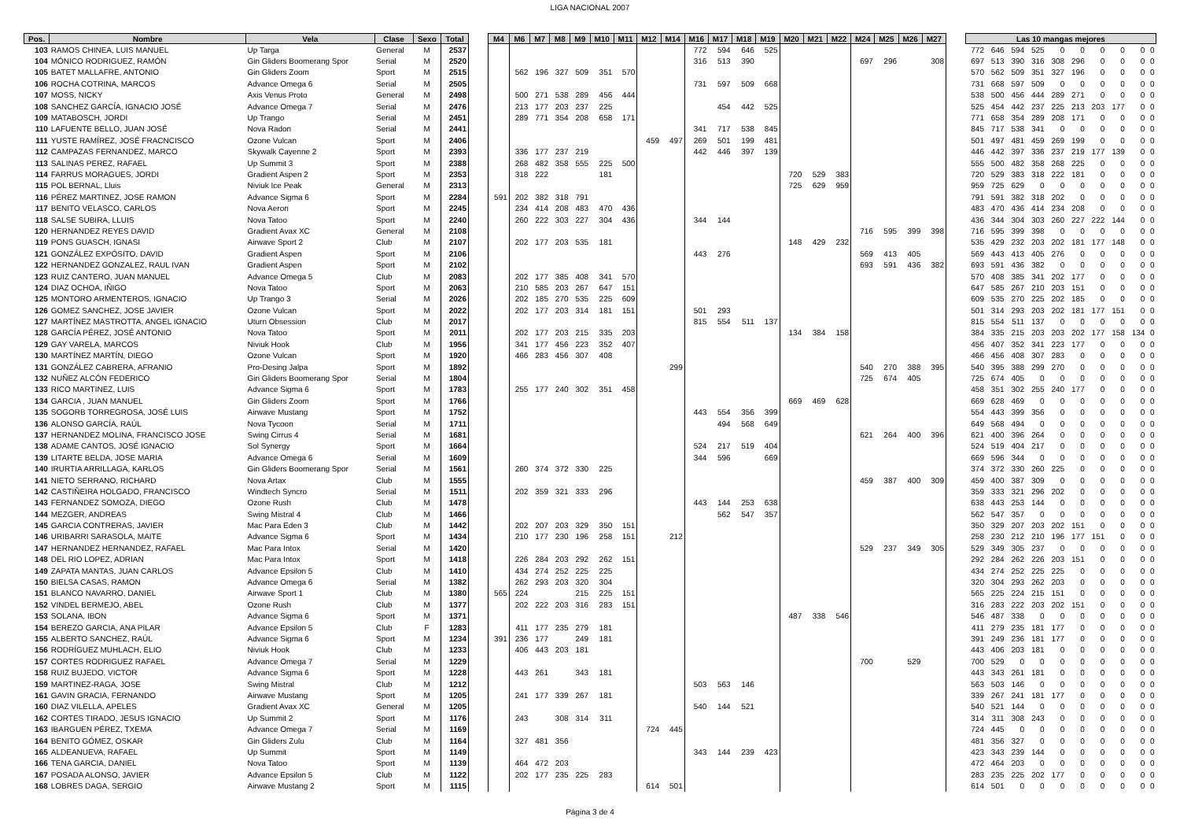LIGA NACIONAL 2007
| Pos. | Nombre | Vela | Clase | Sexo | Total | | M4 | M6 | M7 | M8 | M9 | M10 | M11 | M12 | M14 | M16 | M17 | M18 | M19 | M20 | M21 | M22 | M24 | M25 | M26 | M27 | | Las 10 mangas mejores | | | | | | | | | |
| --- | --- | --- | --- | --- | --- | --- | --- | --- | --- | --- | --- | --- | --- | --- | --- | --- | --- | --- | --- | --- | --- | --- | --- | --- | --- | --- | --- | --- | --- | --- | --- | --- | --- | --- | --- | --- | --- |
| 103 | RAMOS CHINEA, LUIS MANUEL | Up Targa | General | M | 2537 | | | | | | | | | | | 772 | 594 | 646 | 525 | | | | | | | | | 772 | 646 | 594 | 525 | 0 | 0 | 0 | 0 | 0 | 0 |
| 104 | MÓNICO RODRIGUEZ, RAMÓN | Gin Gliders Boomerang Spor | Serial | M | 2520 | | | | | | | | | | | 316 | 513 | 390 | | | | | 697 | 296 | | 308 | | 697 | 513 | 390 | 316 | 308 | 296 | 0 | 0 | 0 | 0 |
| 105 | BATET MALLAFRE, ANTONIO | Gin Gliders Zoom | Sport | M | 2515 | | | 562 | 196 | 327 | 509 | 351 | 570 | | | | | | | | | | | | | | | 570 | 562 | 509 | 351 | 327 | 196 | 0 | 0 | 0 | 0 |
| 106 | ROCHA COTRINA, MARCOS | Advance Omega 6 | Serial | M | 2505 | | | | | | | | | | | 731 | 597 | 509 | 668 | | | | | | | | | 731 | 668 | 597 | 509 | 0 | 0 | 0 | 0 | 0 | 0 |
| 107 | MOSS, NICKY | Axis Venus Proto | General | M | 2498 | | | 500 | 271 | 538 | 289 | 456 | 444 | | | | | | | | | | | | | | | 538 | 500 | 456 | 444 | 289 | 271 | 0 | 0 | 0 | 0 |
| 108 | SANCHEZ GARCÍA, IGNACIO JOSÉ | Advance Omega 7 | Serial | M | 2476 | | | 213 | 177 | 203 | 237 | 225 | | | | | 454 | 442 | 525 | | | | | | | | | 525 | 454 | 442 | 237 | 225 | 213 | 203 | 177 | 0 | 0 |
| 109 | MATABOSCH, JORDI | Up Trango | Serial | M | 2451 | | | 289 | 771 | 354 | 208 | 658 | 171 | | | | | | | | | | | | | | | 771 | 658 | 354 | 289 | 208 | 171 | 0 | 0 | 0 | 0 |
| 110 | LAFUENTE BELLO, JUAN JOSÉ | Nova Radon | Serial | M | 2441 | | | | | | | | | | | 341 | 717 | 538 | 845 | | | | | | | | | 845 | 717 | 538 | 341 | 0 | 0 | 0 | 0 | 0 | 0 |
| 111 | YUSTE RAMÍREZ, JOSÉ FRACNCISCO | Ozone Vulcan | Sport | M | 2406 | | | | | | | | | 459 | 497 | 269 | 501 | 199 | 481 | | | | | | | | | 501 | 497 | 481 | 459 | 269 | 199 | 0 | 0 | 0 | 0 |
| 112 | CAMPAZAS FERNANDEZ, MARCO | Skywalk Cayenne 2 | Sport | M | 2393 | | | 336 | 177 | 237 | 219 | | | | | 442 | 446 | 397 | 139 | | | | | | | | | 446 | 442 | 397 | 336 | 237 | 219 | 177 | 139 | 0 | 0 |
| 113 | SALINAS PEREZ, RAFAEL | Up Summit 3 | Sport | M | 2388 | | | 268 | 482 | 358 | 555 | 225 | 500 | | | | | | | | | | | | | | | 555 | 500 | 482 | 358 | 268 | 225 | 0 | 0 | 0 | 0 |
| 114 | FARRUS MORAGUES, JORDI | Gradient Aspen 2 | Sport | M | 2353 | | | 318 | 222 | | | 181 | | | | | | | | 720 | 529 | 383 | | | | | | 720 | 529 | 383 | 318 | 222 | 181 | 0 | 0 | 0 | 0 |
| 115 | POL BERNAL, Lluis | Niviuk Ice Peak | General | M | 2313 | | | | | | | | | | | | | | | 725 | 629 | 959 | | | | | | 959 | 725 | 629 | 0 | 0 | 0 | 0 | 0 | 0 | 0 |
| 116 | PÉREZ MARTINEZ, JOSE RAMON | Advance Sigma 6 | Sport | M | 2284 | | 591 | 202 | 382 | 318 | 791 | | | | | | | | | | | | | | | | | 791 | 591 | 382 | 318 | 202 | 0 | 0 | 0 | 0 | 0 |
| 117 | BENITO VELASCO, CARLOS | Nova Aeron | Sport | M | 2245 | | | 234 | 414 | 208 | 483 | 470 | 436 | | | | | | | | | | | | | | | 483 | 470 | 436 | 414 | 234 | 208 | 0 | 0 | 0 | 0 |
| 118 | SALSE SUBIRA, LLUIS | Nova Tatoo | Sport | M | 2240 | | | 260 | 222 | 303 | 227 | 304 | 436 | | | 344 | 144 | | | | | | | | | | | 436 | 344 | 304 | 303 | 260 | 227 | 222 | 144 | 0 | 0 |
| 120 | HERNANDEZ REYES DAVID | Gradient Avax XC | General | M | 2108 | | | | | | | | | | | | | | | | | | 716 | 595 | 399 | 398 | | 716 | 595 | 399 | 398 | 0 | 0 | 0 | 0 | 0 | 0 |
| 119 | PONS GUASCH, IGNASI | Airwave Sport 2 | Club | M | 2107 | | | 202 | 177 | 203 | 535 | 181 | | | | | | | | 148 | 429 | 232 | | | | | | 535 | 429 | 232 | 203 | 202 | 181 | 177 | 148 | 0 | 0 |
| 121 | GONZÁLEZ EXPÓSITO, DAVID | Gradient Aspen | Sport | M | 2106 | | | | | | | | | | | 443 | 276 | | | | | | 569 | 413 | 405 | | | 569 | 443 | 413 | 405 | 276 | 0 | 0 | 0 | 0 | 0 |
| 122 | HERNANDEZ GONZALEZ, RAUL IVAN | Gradient Aspen | Sport | M | 2102 | | | | | | | | | | | | | | | | | | 693 | 591 | 436 | 382 | | 693 | 591 | 436 | 382 | 0 | 0 | 0 | 0 | 0 | 0 |
| 123 | RUIZ CANTERO, JUAN MANUEL | Advance Omega 5 | Club | M | 2083 | | | 202 | 177 | 385 | 408 | 341 | 570 | | | | | | | | | | | | | | | 570 | 408 | 385 | 341 | 202 | 177 | 0 | 0 | 0 | 0 |
| 124 | DIAZ OCHOA, IÑIGO | Nova Tatoo | Sport | M | 2063 | | | 210 | 585 | 203 | 267 | 647 | 151 | | | | | | | | | | | | | | | 647 | 585 | 267 | 210 | 203 | 151 | 0 | 0 | 0 | 0 |
| 125 | MONTORO ARMENTEROS, IGNACIO | Up Trango 3 | Serial | M | 2026 | | | 202 | 185 | 270 | 535 | 225 | 609 | | | | | | | | | | | | | | | 609 | 535 | 270 | 225 | 202 | 185 | 0 | 0 | 0 | 0 |
| 126 | GOMEZ SANCHEZ, JOSE JAVIER | Ozone Vulcan | Sport | M | 2022 | | | 202 | 177 | 203 | 314 | 181 | 151 | | | 501 | 293 | | | | | | | | | | | 501 | 314 | 293 | 203 | 202 | 181 | 177 | 151 | 0 | 0 |
| 127 | MARTÍNEZ MASTROTTA, ANGEL IGNACIO | Uturn Obsession | Club | M | 2017 | | | | | | | | | | | 815 | 554 | 511 | 137 | | | | | | | | | 815 | 554 | 511 | 137 | 0 | 0 | 0 | 0 | 0 | 0 |
| 128 | GARCÍA PÉREZ, JOSÉ ANTONIO | Nova Tatoo | Sport | M | 2011 | | | 202 | 177 | 203 | 215 | 335 | 203 | | | | | | | 134 | 384 | 158 | | | | | | 384 | 335 | 215 | 203 | 203 | 202 | 177 | 158 | 134 | 0 |
| 129 | GAY VARELA, MARCOS | Niviuk Hook | Club | M | 1956 | | | 341 | 177 | 456 | 223 | 352 | 407 | | | | | | | | | | | | | | | 456 | 407 | 352 | 341 | 223 | 177 | 0 | 0 | 0 | 0 |
| 130 | MARTÍNEZ MARTÍN, DIEGO | Ozone Vulcan | Sport | M | 1920 | | | 466 | 283 | 456 | 307 | 408 | | | | | | | | | | | | | | | | 466 | 456 | 408 | 307 | 283 | 0 | 0 | 0 | 0 | 0 |
| 131 | GONZÁLEZ CABRERA, AFRANIO | Pro-Desing Jalpa | Sport | M | 1892 | | | | | | | | | | 299 | | | | | | | | 540 | 270 | 388 | 395 | | 540 | 395 | 388 | 299 | 270 | 0 | 0 | 0 | 0 | 0 |
| 132 | NUÑEZ ALCÓN FEDERICO | Gin Gliders Boomerang Spor | Serial | M | 1804 | | | | | | | | | | | | | | | | | | 725 | 674 | 405 | | | 725 | 674 | 405 | 0 | 0 | 0 | 0 | 0 | 0 | 0 |
| 133 | RICO MARTINEZ, LUIS | Advance Sigma 6 | Sport | M | 1783 | | | 255 | 177 | 240 | 302 | 351 | 458 | | | | | | | | | | | | | | | 458 | 351 | 302 | 255 | 240 | 177 | 0 | 0 | 0 | 0 |
| 134 | GARCIA , JUAN MANUEL | Gin Gliders Zoom | Sport | M | 1766 | | | | | | | | | | | | | | | 669 | 469 | 628 | | | | | | 669 | 628 | 469 | 0 | 0 | 0 | 0 | 0 | 0 | 0 |
| 135 | SOGORB TORREGROSA, JOSÉ LUIS | Airwave Mustang | Sport | M | 1752 | | | | | | | | | | | 443 | 554 | 356 | 399 | | | | | | | | | 554 | 443 | 399 | 356 | 0 | 0 | 0 | 0 | 0 | 0 |
| 136 | ALONSO GARCÍA, RAÚL | Nova Tycoon | Serial | M | 1711 | | | | | | | | | | | | 494 | 568 | 649 | | | | | | | | | 649 | 568 | 494 | 0 | 0 | 0 | 0 | 0 | 0 | 0 |
| 137 | HERNANDEZ MOLINA, FRANCISCO JOSE | Swing Cirrus 4 | Serial | M | 1681 | | | | | | | | | | | | | | | | | | 621 | 264 | 400 | 396 | | 621 | 400 | 396 | 264 | 0 | 0 | 0 | 0 | 0 | 0 |
| 138 | ADAME CANTOS, JOSÉ IGNACIO | Sol Synergy | Sport | M | 1664 | | | | | | | | | | | 524 | 217 | 519 | 404 | | | | | | | | | 524 | 519 | 404 | 217 | 0 | 0 | 0 | 0 | 0 | 0 |
| 139 | LITARTE BELDA, JOSE MARIA | Advance Omega 6 | Serial | M | 1609 | | | | | | | | | | | 344 | 596 | | 669 | | | | | | | | | 669 | 596 | 344 | 0 | 0 | 0 | 0 | 0 | 0 | 0 |
| 140 | IRURTIA ARRILLAGA, KARLOS | Gin Gliders Boomerang Spor | Serial | M | 1561 | | | 260 | 374 | 372 | 330 | 225 | | | | | | | | | | | | | | | | 374 | 372 | 330 | 260 | 225 | 0 | 0 | 0 | 0 | 0 |
| 141 | NIETO SERRANO, RICHARD | Nova Artax | Club | M | 1555 | | | | | | | | | | | | | | | | | | 459 | 387 | 400 | 309 | | 459 | 400 | 387 | 309 | 0 | 0 | 0 | 0 | 0 | 0 |
| 142 | CASTIÑEIRA HOLGADO, FRANCISCO | Windtech Syncro | Serial | M | 1511 | | | 202 | 359 | 321 | 333 | 296 | | | | | | | | | | | | | | | | 359 | 333 | 321 | 296 | 202 | 0 | 0 | 0 | 0 | 0 |
| 143 | FERNANDEZ SOMOZA, DIEGO | Ozone Rush | Club | M | 1478 | | | | | | | | | | | 443 | 144 | 253 | 638 | | | | | | | | | 638 | 443 | 253 | 144 | 0 | 0 | 0 | 0 | 0 | 0 |
| 144 | MEZGER, ANDREAS | Swing Mistral 4 | Club | M | 1466 | | | | | | | | | | | | 562 | 547 | 357 | | | | | | | | | 562 | 547 | 357 | 0 | 0 | 0 | 0 | 0 | 0 | 0 |
| 145 | GARCIA CONTRERAS, JAVIER | Mac Para Eden 3 | Club | M | 1442 | | | 202 | 207 | 203 | 329 | 350 | 151 | | | | | | | | | | | | | | | 350 | 329 | 207 | 203 | 202 | 151 | 0 | 0 | 0 | 0 |
| 146 | URIBARRI SARASOLA, MAITE | Advance Sigma 6 | Sport | M | 1434 | | | 210 | 177 | 230 | 196 | 258 | 151 | | 212 | | | | | | | | | | | | | 258 | 230 | 212 | 210 | 196 | 177 | 151 | 0 | 0 | 0 |
| 147 | HERNANDEZ HERNANDEZ, RAFAEL | Mac Para Intox | Serial | M | 1420 | | | | | | | | | | | | | | | | | | 529 | 237 | 349 | 305 | | 529 | 349 | 305 | 237 | 0 | 0 | 0 | 0 | 0 | 0 |
| 148 | DEL RIO LOPEZ, ADRIAN | Mac Para Intox | Sport | M | 1418 | | | 226 | 284 | 203 | 292 | 262 | 151 | | | | | | | | | | | | | | | 292 | 284 | 262 | 226 | 203 | 151 | 0 | 0 | 0 | 0 |
| 149 | ZAPATA MANTAS, JUAN CARLOS | Advance Epsilon 5 | Club | M | 1410 | | | 434 | 274 | 252 | 225 | 225 | | | | | | | | | | | | | | | | 434 | 274 | 252 | 225 | 225 | 0 | 0 | 0 | 0 | 0 |
| 150 | BIELSA CASAS, RAMON | Advance Omega 6 | Serial | M | 1382 | | | 262 | 293 | 203 | 320 | 304 | | | | | | | | | | | | | | | | 320 | 304 | 293 | 262 | 203 | 0 | 0 | 0 | 0 | 0 |
| 151 | BLANCO NAVARRO, DANIEL | Airwave Sport 1 | Club | M | 1380 | | 565 | 224 | | | 215 | 225 | 151 | | | | | | | | | | | | | | | 565 | 225 | 224 | 215 | 151 | 0 | 0 | 0 | 0 | 0 |
| 152 | VINDEL BERMEJO, ABEL | Ozone Rush | Club | M | 1377 | | | 202 | 222 | 203 | 316 | 283 | 151 | | | | | | | | | | | | | | | 316 | 283 | 222 | 203 | 202 | 151 | 0 | 0 | 0 | 0 |
| 153 | SOLANA, IBON | Advance Sigma 6 | Sport | M | 1371 | | | | | | | | | | | | | | | 487 | 338 | 546 | | | | | | 546 | 487 | 338 | 0 | 0 | 0 | 0 | 0 | 0 | 0 |
| 154 | BEREZO GARCIA, ANA PILAR | Advance Epsilon 5 | Club | F | 1283 | | | 411 | 177 | 235 | 279 | 181 | | | | | | | | | | | | | | | | 411 | 279 | 235 | 181 | 177 | 0 | 0 | 0 | 0 | 0 |
| 155 | ALBERTO SANCHEZ, RAÚL | Advance Sigma 6 | Sport | M | 1234 | | 391 | 236 | 177 | | 249 | 181 | | | | | | | | | | | | | | | | 391 | 249 | 236 | 181 | 177 | 0 | 0 | 0 | 0 | 0 |
| 156 | RODRÍGUEZ MUHLACH, ELIO | Niviuk Hook | Club | M | 1233 | | | 406 | 443 | 203 | 181 | | | | | | | | | | | | | | | | | 443 | 406 | 203 | 181 | 0 | 0 | 0 | 0 | 0 | 0 |
| 157 | CORTES RODRIGUEZ RAFAEL | Advance Omega 7 | Serial | M | 1229 | | | | | | | | | | | | | | | | | | 700 | | 529 | | | 700 | 529 | 0 | 0 | 0 | 0 | 0 | 0 | 0 | 0 |
| 158 | RUIZ BUJEDO, VICTOR | Advance Sigma 6 | Sport | M | 1228 | | | 443 | 261 | | 343 | 181 | | | | | | | | | | | | | | | | 443 | 343 | 261 | 181 | 0 | 0 | 0 | 0 | 0 | 0 |
| 159 | MARTINEZ-RAGA, JOSE | Swing Mistral | Club | M | 1212 | | | | | | | | | | | 503 | 563 | 146 | | | | | | | | | | 563 | 503 | 146 | 0 | 0 | 0 | 0 | 0 | 0 | 0 |
| 161 | GAVIN GRACIA, FERNANDO | Airwave Mustang | Sport | M | 1205 | | | 241 | 177 | 339 | 267 | 181 | | | | | | | | | | | | | | | | 339 | 267 | 241 | 181 | 177 | 0 | 0 | 0 | 0 | 0 |
| 160 | DIAZ VILELLA, APELES | Gradient Avax XC | General | M | 1205 | | | | | | | | | | | 540 | 144 | 521 | | | | | | | | | | 540 | 521 | 144 | 0 | 0 | 0 | 0 | 0 | 0 | 0 |
| 162 | CORTES TIRADO, JESUS IGNACIO | Up Summit 2 | Sport | M | 1176 | | | 243 | | 308 | 314 | 311 | | | | | | | | | | | | | | | | 314 | 311 | 308 | 243 | 0 | 0 | 0 | 0 | 0 | 0 |
| 163 | IBARGUEN PÉREZ, TXEMA | Advance Omega 7 | Serial | M | 1169 | | | | | | | | | 724 | 445 | | | | | | | | | | | | | 724 | 445 | 0 | 0 | 0 | 0 | 0 | 0 | 0 | 0 |
| 164 | BENITO GÓMEZ, OSKAR | Gin Gliders Zulu | Club | M | 1164 | | | 327 | 481 | 356 | | | | | | | | | | | | | | | | | | 481 | 356 | 327 | 0 | 0 | 0 | 0 | 0 | 0 | 0 |
| 165 | ALDEANUEVA, RAFAEL | Up Summit | Sport | M | 1149 | | | | | | | | | | | 343 | 144 | 239 | 423 | | | | | | | | | 423 | 343 | 239 | 144 | 0 | 0 | 0 | 0 | 0 | 0 |
| 166 | TENA GARCIA, DANIEL | Nova Tatoo | Sport | M | 1139 | | | 464 | 472 | 203 | | | | | | | | | | | | | | | | | | 472 | 464 | 203 | 0 | 0 | 0 | 0 | 0 | 0 | 0 |
| 167 | POSADA ALONSO, JAVIER | Advance Epsilon 5 | Club | M | 1122 | | | 202 | 177 | 235 | 225 | 283 | | | | | | | | | | | | | | | | 283 | 235 | 225 | 202 | 177 | 0 | 0 | 0 | 0 | 0 |
| 168 | LOBRES DAGA, SERGIO | Airwave Mustang 2 | Sport | M | 1115 | | | | | | | | | 614 | 501 | | | | | | | | | | | | | 614 | 501 | 0 | 0 | 0 | 0 | 0 | 0 | 0 | 0 |
Página 3 de 4